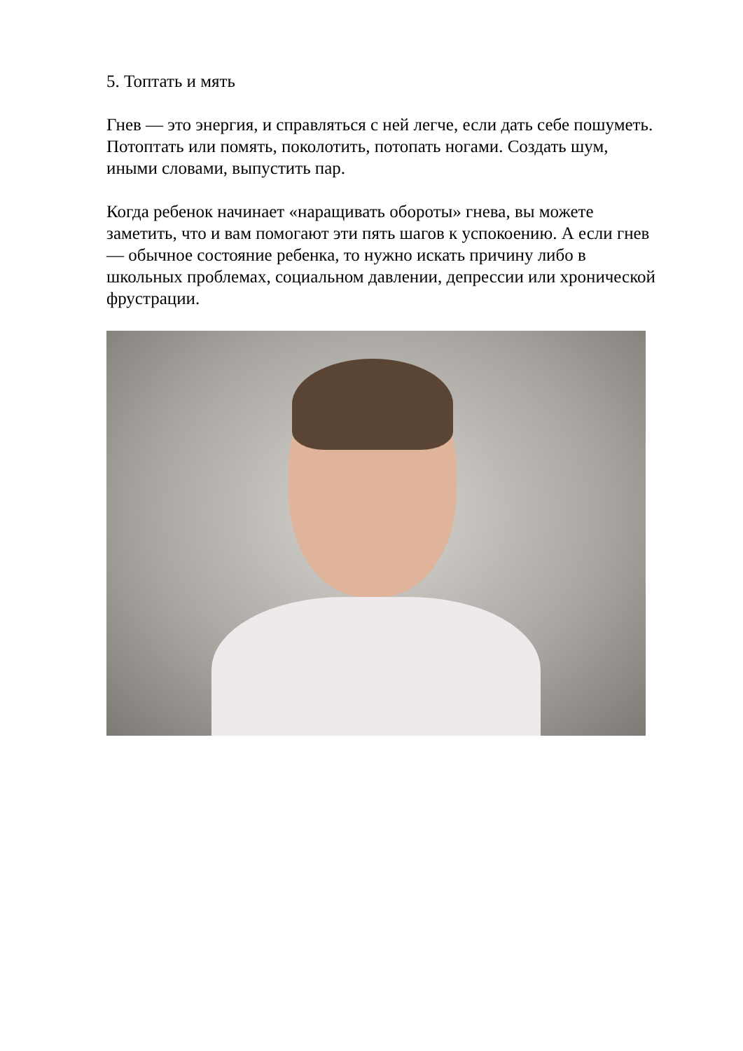5. Топтать и мять
Гнев — это энергия, и справляться с ней легче, если дать себе пошуметь. Потоптать или помять, поколотить, потопать ногами. Создать шум, иными словами, выпустить пар.
Когда ребенок начинает «наращивать обороты» гнева, вы можете заметить, что и вам помогают эти пять шагов к успокоению. А если гнев — обычное состояние ребенка, то нужно искать причину либо в школьных проблемах, социальном давлении, депрессии или хронической фрустрации.